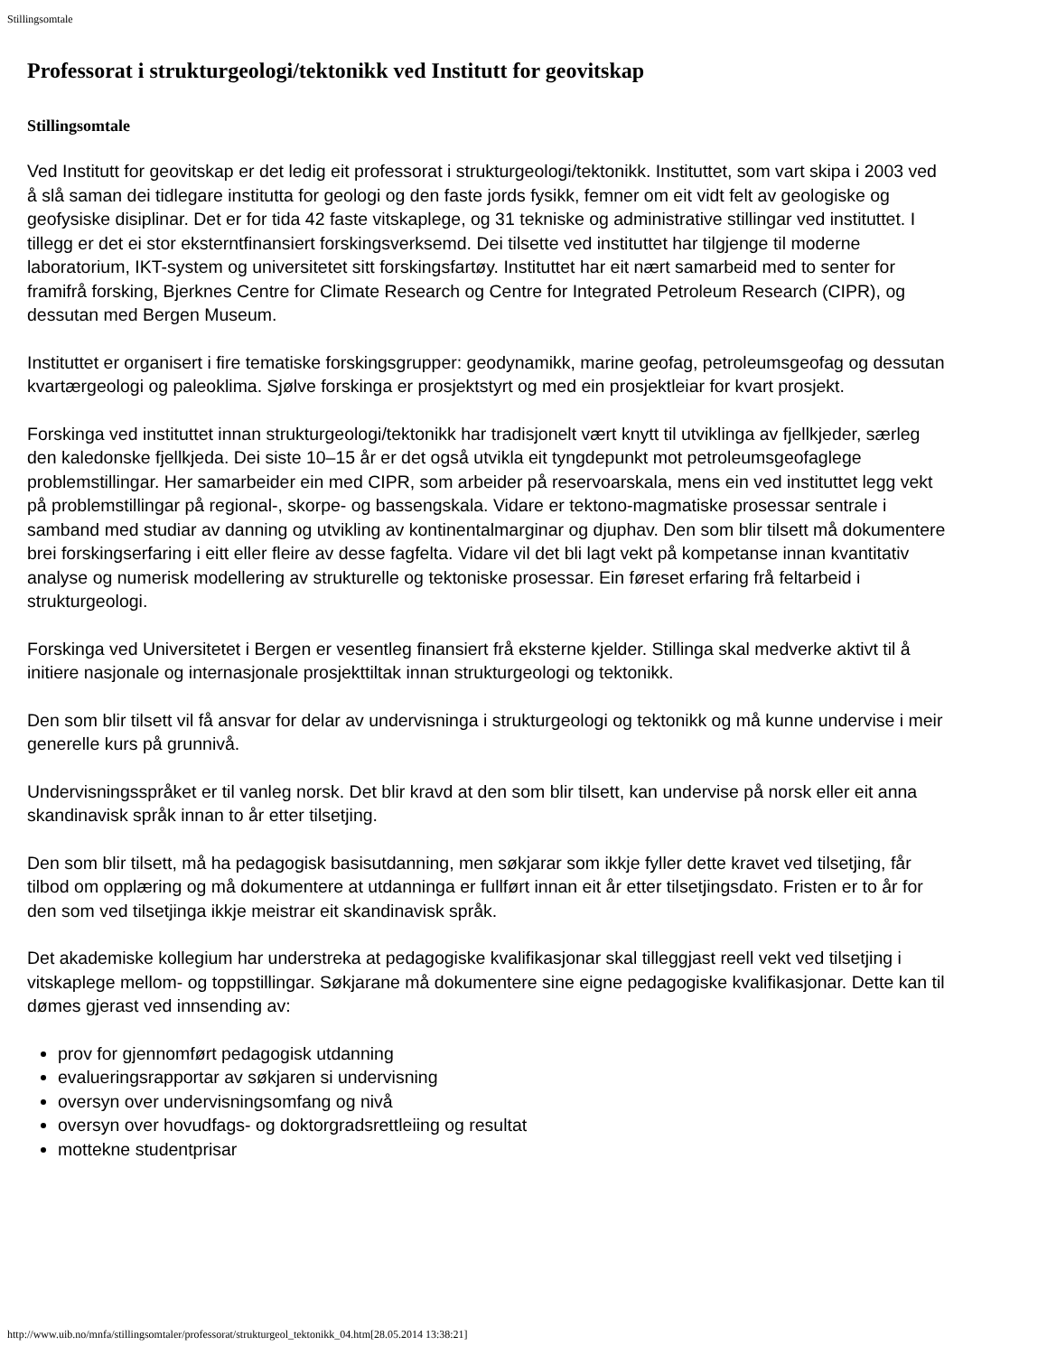Stillingsomtale
Professorat i strukturgeologi/tektonikk ved Institutt for geovitskap
Stillingsomtale
Ved Institutt for geovitskap er det ledig eit professorat i strukturgeologi/tektonikk. Instituttet, som vart skipa i 2003 ved å slå saman dei tidlegare institutta for geologi og den faste jords fysikk, femner om eit vidt felt av geologiske og geofysiske disiplinar. Det er for tida 42 faste vitskaplege, og 31 tekniske og administrative stillingar ved instituttet. I tillegg er det ei stor eksterntfinansiert forskingsverksemd. Dei tilsette ved instituttet har tilgjenge til moderne laboratorium, IKT-system og universitetet sitt forskingsfartøy. Instituttet har eit nært samarbeid med to senter for framifrå forsking, Bjerknes Centre for Climate Research og Centre for Integrated Petroleum Research (CIPR), og dessutan med Bergen Museum.
Instituttet er organisert i fire tematiske forskingsgrupper: geodynamikk, marine geofag, petroleumsgeofag og dessutan kvartærgeologi og paleoklima. Sjølve forskinga er prosjektstyrt og med ein prosjektleiar for kvart prosjekt.
Forskinga ved instituttet innan strukturgeologi/tektonikk har tradisjonelt vært knytt til utviklinga av fjellkjeder, særleg den kaledonske fjellkjeda. Dei siste 10–15 år er det også utvikla eit tyngdepunkt mot petroleumsgeofaglege problemstillingar. Her samarbeider ein med CIPR, som arbeider på reservoarskala, mens ein ved instituttet legg vekt på problemstillingar på regional-, skorpe- og bassengskala. Vidare er tektono-magmatiske prosessar sentrale i samband med studiar av danning og utvikling av kontinentalmarginar og djuphav. Den som blir tilsett må dokumentere brei forskingserfaring i eitt eller fleire av desse fagfelta. Vidare vil det bli lagt vekt på kompetanse innan kvantitativ analyse og numerisk modellering av strukturelle og tektoniske prosessar. Ein føreset erfaring frå feltarbeid i strukturgeologi.
Forskinga ved Universitetet i Bergen er vesentleg finansiert frå eksterne kjelder. Stillinga skal medverke aktivt til å initiere nasjonale og internasjonale prosjekttiltak innan strukturgeologi og tektonikk.
Den som blir tilsett vil få ansvar for delar av undervisninga i strukturgeologi og tektonikk og må kunne undervise i meir generelle kurs på grunnivå.
Undervisningsspråket er til vanleg norsk. Det blir kravd at den som blir tilsett, kan undervise på norsk eller eit anna skandinavisk språk innan to år etter tilsetjing.
Den som blir tilsett, må ha pedagogisk basisutdanning, men søkjarar som ikkje fyller dette kravet ved tilsetjing, får tilbod om opplæring og må dokumentere at utdanninga er fullført innan eit år etter tilsetjingsdato. Fristen er to år for den som ved tilsetjinga ikkje meistrar eit skandinavisk språk.
Det akademiske kollegium har understreka at pedagogiske kvalifikasjonar skal tilleggjast reell vekt ved tilsetjing i vitskaplege mellom- og toppstillingar. Søkjarane må dokumentere sine eigne pedagogiske kvalifikasjonar. Dette kan til dømes gjerast ved innsending av:
prov for gjennomført pedagogisk utdanning
evalueringsrapportar av søkjaren si undervisning
oversyn over undervisningsomfang og nivå
oversyn over hovudfags- og doktorgradsrettleiing og resultat
mottekne studentprisar
http://www.uib.no/mnfa/stillingsomtaler/professorat/strukturgeol_tektonikk_04.htm[28.05.2014 13:38:21]